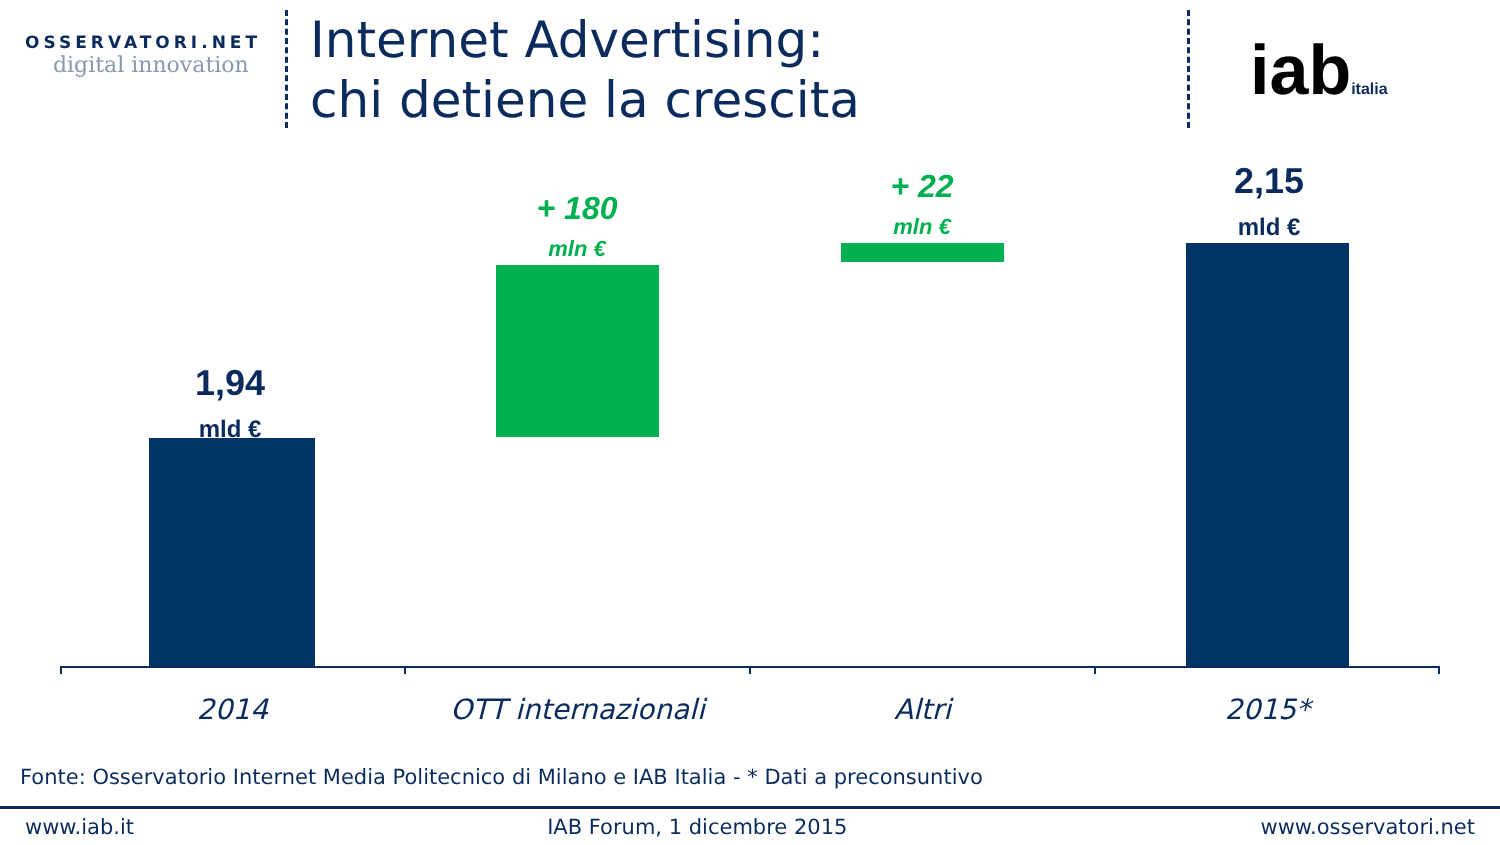OSSERVATORI.NET
digital innovation
Internet Advertising:
chi detiene la crescita
iabitalia
1,94
mld €
+ 180
mln €
+ 22
mln €
2,15
mld €
2014 OTT internazionali Altri 2015*
Fonte: Osservatorio Internet Media Politecnico di Milano e IAB Italia - * Dati a preconsuntivo
www.iab.it IAB Forum, 1 dicembre 2015 www.osservatori.net